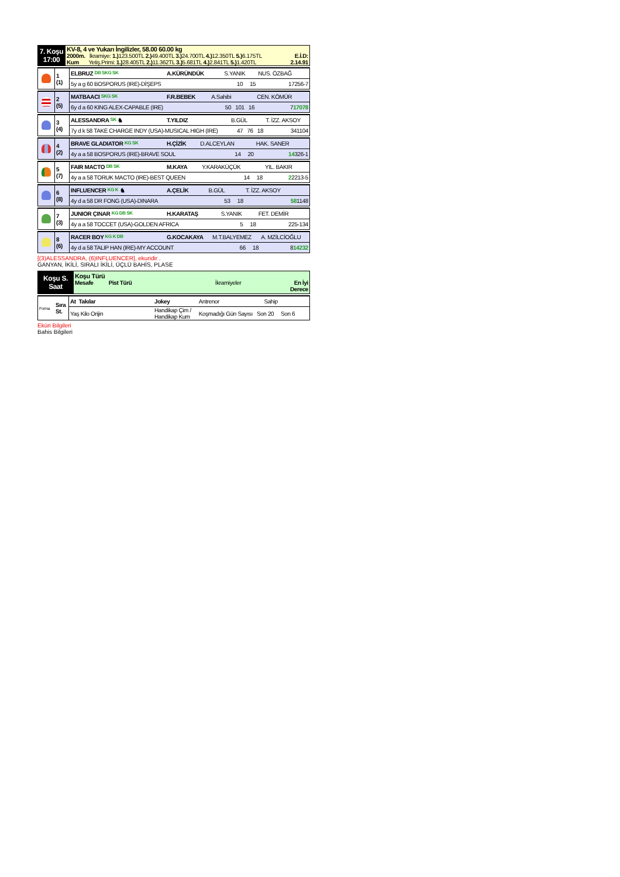| 7. Koşu 17:00 | KV-8, 4 ve Yukarı İngilizler, 58.00 60.00 kg 2000m. İkramiye: 1.) 123.500TL 2.) 49.400TL 3.) 24.700TL 4.) 12.350TL 5.) 6.175TL E.İ.D: Kum Yetiş.Primi: 1.) 28.405TL 2.) 11.362TL 3.) 5.681TL 4.) 2.841TL 5.) 1.420TL 2.14.91 |
| | 1 (1) | ELBRUZ DB SKG SK | A.KÜRÜNDÜK | S.YANIK | NUS. ÖZBAĞ |
| | | 5y a g 60 BOSPORUS (IRE)-DİŞEPS | | 10 15 | 17256-7 |
| | 2 (5) | MATBAACI SKG SK | F.R.BEBEK | A.Sahibi | CEN. KÖMÜR |
| | | 6y d a 60 KING ALEX-CAPABLE (IRE) | | 50 101 16 | 7 17078 |
| | 3 (4) | ALESSANDRA SK ♞ | T.YILDIZ | B.GÜL | T. İZZ. AKSOY |
| | | 7y d k 58 TAKE CHARGE INDY (USA)-MUSICAL HIGH (IRE) | | 47 76 18 | 341104 |
| | 4 (2) | BRAVE GLADIATOR KG SK | H.ÇİZİK | D.ALCEYLAN | HAK. SANER |
| | | 4y a a 58 BOSPORUS (IRE)-BRAVE SOUL | | 14 20 | 14 326-1 |
| | 5 (7) | FAIR MACTO DB SK | M.KAYA | Y.KARAKÜÇÜK | YIL. BAKIR |
| | | 4y a a 58 TORUK MACTO (IRE)-BEST QUEEN | | 14 18 | 2 2213-5 |
| | 6 (8) | INFLUENCER KG K ♞ | A.ÇELİK | B.GÜL | T. İZZ. AKSOY |
| | | 4y d a 58 DR FONG (USA)-DINARA | | 53 18 | 58 1148 |
| | 7 (3) | JUNIOR ÇINAR KG DB SK | H.KARATAŞ | S.YANIK | FET. DEMİR |
| | | 4y a a 58 TOCCET (USA)-GOLDEN AFRICA | | 5 18 | 225-134 |
| | 8 (6) | RACER BOY KG K DB | G.KOCAKAYA | M.T.BALYEMEZ | A. MZİLCİOĞLU |
| | | 4y d a 58 TALIP HAN (IRE)-MY ACCOUNT | | 66 18 | 8 14232 |
[(3)ALESSANDRA, (6)INFLUENCER], ekuridir .
GANYAN, İKİLİ, SIRALI İKİLİ, ÜÇLÜ BAHİS, PLASE
| Koşu S. Saat | Koşu Türü Mesafe Pist Türü İkramiyeler En İyi Derece |
| Forma | Sıra St. | At Takılar | Jokey | Antrenor | Sahip |
| | | Yaş Kilo Orijin | Handikap Çim / Handikap Kum | Koşmadığı Gün Sayısı Son 20 Son 6 | |
Eküri Bilgileri
Bahis Bilgileri